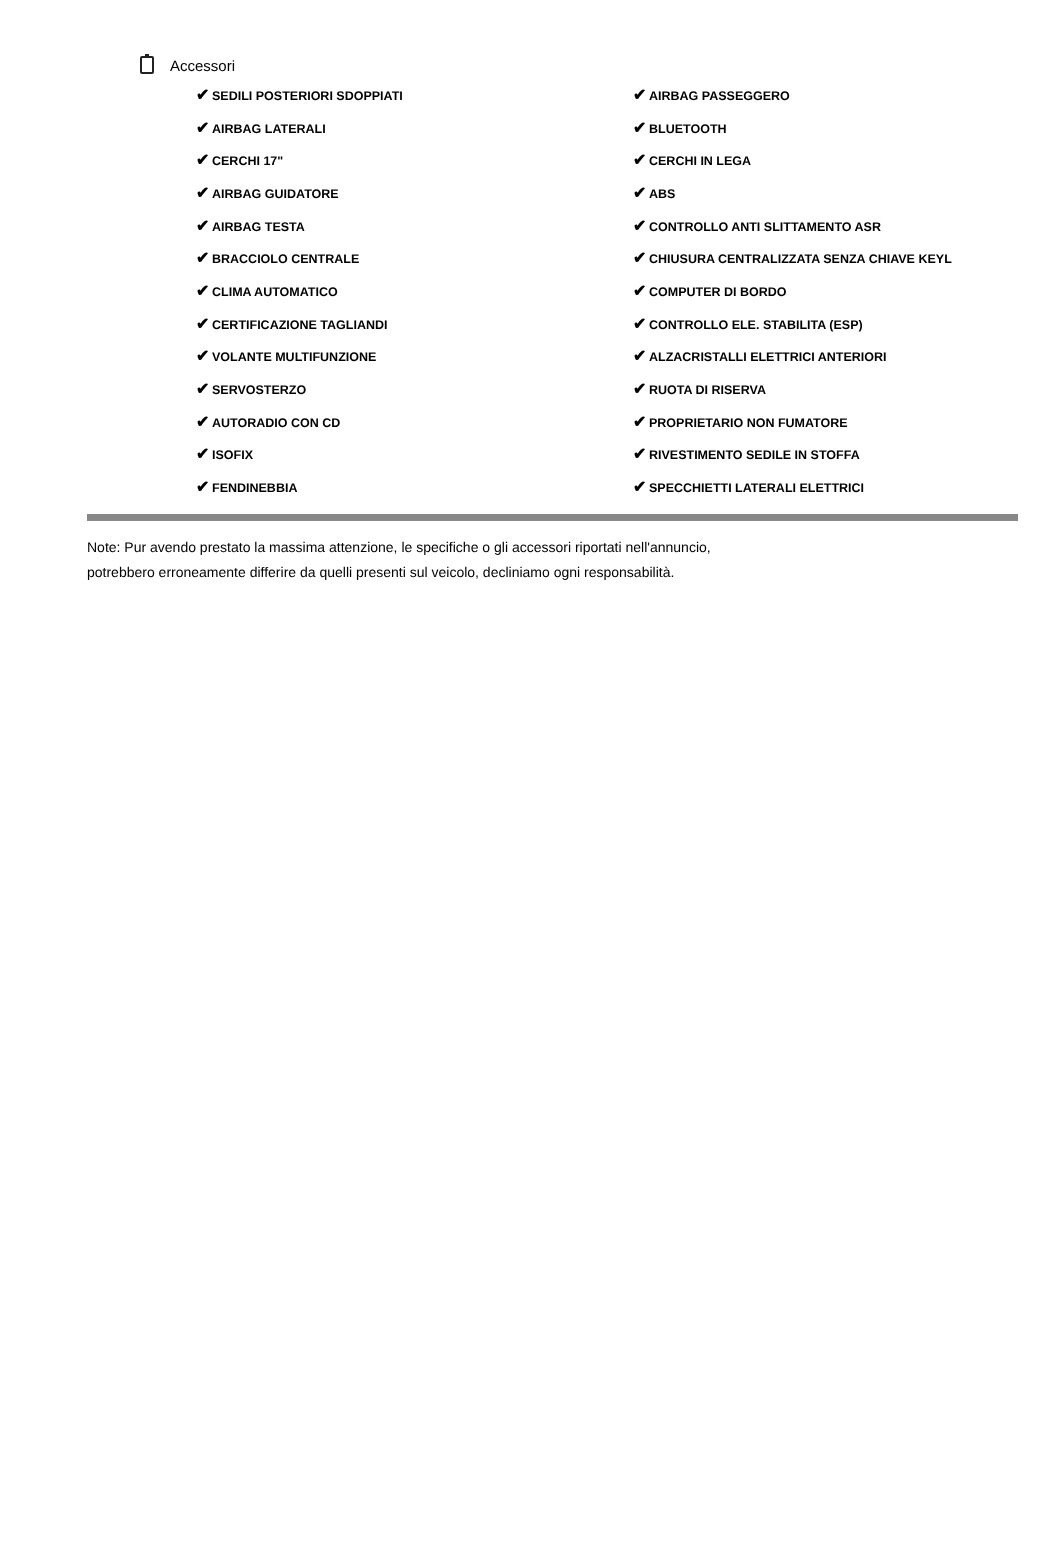Accessori
| ✔ SEDILI POSTERIORI SDOPPIATI | ✔ AIRBAG PASSEGGERO |
| ✔ AIRBAG LATERALI | ✔ BLUETOOTH |
| ✔ CERCHI 17" | ✔ CERCHI IN LEGA |
| ✔ AIRBAG GUIDATORE | ✔ ABS |
| ✔ AIRBAG TESTA | ✔ CONTROLLO ANTI SLITTAMENTO ASR |
| ✔ BRACCIOLO CENTRALE | ✔ CHIUSURA CENTRALIZZATA SENZA CHIAVE KEYL |
| ✔ CLIMA AUTOMATICO | ✔ COMPUTER DI BORDO |
| ✔ CERTIFICAZIONE TAGLIANDI | ✔ CONTROLLO ELE. STABILITA (ESP) |
| ✔ VOLANTE MULTIFUNZIONE | ✔ ALZACRISTALLI ELETTRICI ANTERIORI |
| ✔ SERVOSTERZO | ✔ RUOTA DI RISERVA |
| ✔ AUTORADIO CON CD | ✔ PROPRIETARIO NON FUMATORE |
| ✔ ISOFIX | ✔ RIVESTIMENTO SEDILE IN STOFFA |
| ✔ FENDINEBBIA | ✔ SPECCHIETTI LATERALI ELETTRICI |
Note: Pur avendo prestato la massima attenzione, le specifiche o gli accessori riportati nell'annuncio,
potrebbero erroneamente differire da quelli presenti sul veicolo, decliniamo ogni responsabilità.